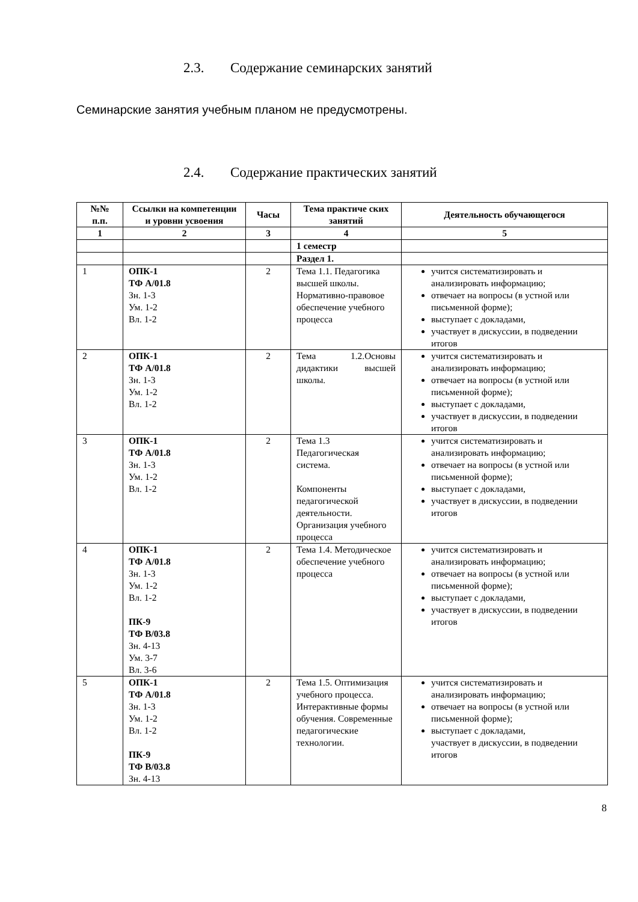2.3. Содержание семинарских занятий
Семинарские занятия учебным планом не предусмотрены.
2.4. Содержание практических занятий
| №№ п.п. | Ссылки на компетенции и уровни усвоения | Часы | Тема практиче ских занятий | Деятельность обучающегося |
| --- | --- | --- | --- | --- |
| 1 | 2 | 3 | 4 | 5 |
| | | | 1 семестр | |
| | | | Раздел 1. | |
| 1 | ОПК-1 ТФ А/01.8 Зн. 1-3 Ум. 1-2 Вл. 1-2 | 2 | Тема 1.1. Педагогика высшей школы. Нормативно-правовое обеспечение учебного процесса | учится систематизировать и анализировать информацию; отвечает на вопросы (в устной или письменной форме); выступает с докладами, участвует в дискуссии, в подведении итогов |
| 2 | ОПК-1 ТФ А/01.8 Зн. 1-3 Ум. 1-2 Вл. 1-2 | 2 | Тема 1.2.Основы дидактики высшей школы. | учится систематизировать и анализировать информацию; отвечает на вопросы (в устной или письменной форме); выступает с докладами, участвует в дискуссии, в подведении итогов |
| 3 | ОПК-1 ТФ А/01.8 Зн. 1-3 Ум. 1-2 Вл. 1-2 | 2 | Тема 1.3 Педагогическая система. Компоненты педагогической деятельности. Организация учебного процесса | учится систематизировать и анализировать информацию; отвечает на вопросы (в устной или письменной форме); выступает с докладами, участвует в дискуссии, в подведении итогов |
| 4 | ОПК-1 ТФ А/01.8 Зн. 1-3 Ум. 1-2 Вл. 1-2 ПК-9 ТФ В/03.8 Зн. 4-13 Ум. 3-7 Вл. 3-6 | 2 | Тема 1.4. Методическое обеспечение учебного процесса | учится систематизировать и анализировать информацию; отвечает на вопросы (в устной или письменной форме); выступает с докладами, участвует в дискуссии, в подведении итогов |
| 5 | ОПК-1 ТФ А/01.8 Зн. 1-3 Ум. 1-2 Вл. 1-2 ПК-9 ТФ В/03.8 Зн. 4-13 | 2 | Тема 1.5. Оптимизация учебного процесса. Интерактивные формы обучения. Современные педагогические технологии. | учится систематизировать и анализировать информацию; отвечает на вопросы (в устной или письменной форме); выступает с докладами, участвует в дискуссии, в подведении итогов |
8